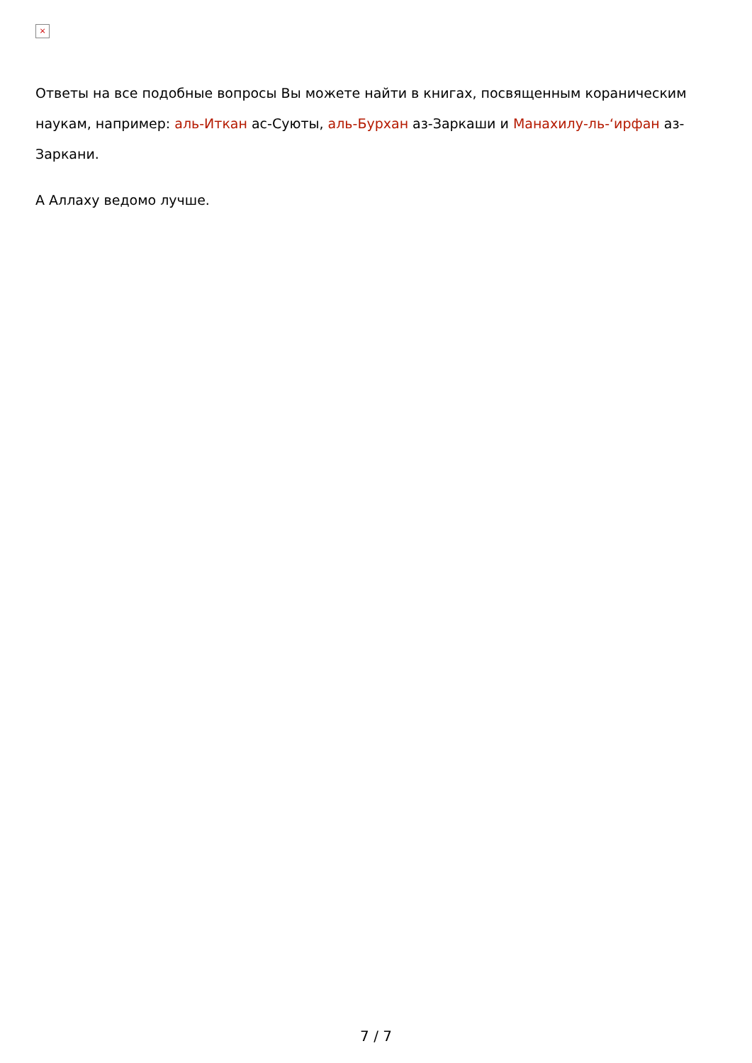×
Ответы на все подобные вопросы Вы можете найти в книгах, посвященным кораническим наукам, например: аль-Иткан ас-Суюты, аль-Бурхан аз-Заркаши и Манахилу-ль-‘ирфан аз-Заркани.
А Аллаху ведомо лучше.
7 / 7